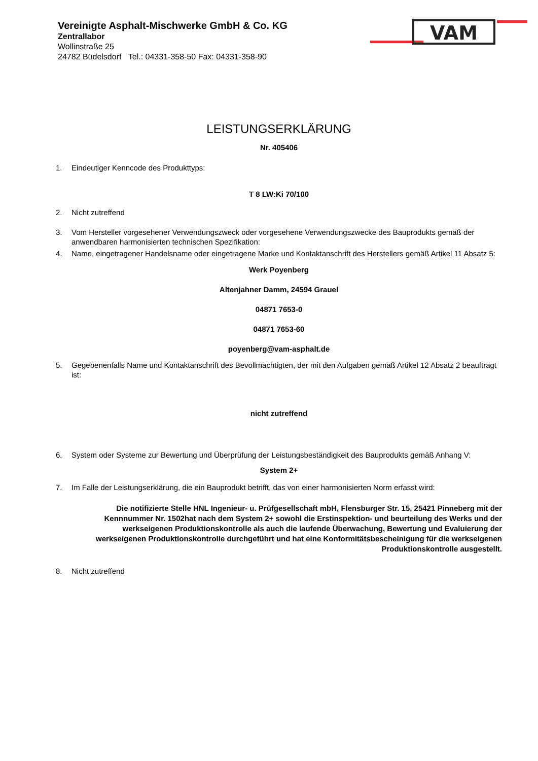Vereinigte Asphalt-Mischwerke GmbH & Co. KG
Zentrallabor
Wollinstraße 25
24782 Büdelsdorf Tel.: 04331-358-50 Fax: 04331-358-90
VAM
LEISTUNGSERKLÄRUNG
Nr. 405406
1. Eindeutiger Kenncode des Produkttyps:
T 8 LW:Ki 70/100
2. Nicht zutreffend
3. Vom Hersteller vorgesehener Verwendungszweck oder vorgesehene Verwendungszwecke des Bauprodukts gemäß der anwendbaren harmonisierten technischen Spezifikation:
4. Name, eingetragener Handelsname oder eingetragene Marke und Kontaktanschrift des Herstellers gemäß Artikel 11 Absatz 5:
Werk Poyenberg
Altenjahner Damm, 24594 Grauel
04871 7653-0
04871 7653-60
poyenberg@vam-asphalt.de
5. Gegebenenfalls Name und Kontaktanschrift des Bevollmächtigten, der mit den Aufgaben gemäß Artikel 12 Absatz 2 beauftragt ist:
nicht zutreffend
6. System oder Systeme zur Bewertung und Überprüfung der Leistungsbeständigkeit des Bauprodukts gemäß Anhang V:
System 2+
7. Im Falle der Leistungserklärung, die ein Bauprodukt betrifft, das von einer harmonisierten Norm erfasst wird:
Die notifizierte Stelle HNL Ingenieur- u. Prüfgesellschaft mbH, Flensburger Str. 15, 25421 Pinneberg mit der Kennnummer Nr. 1502hat nach dem System 2+ sowohl die Erstinspektion- und beurteilung des Werks und der werkseigenen Produktionskontrolle als auch die laufende Überwachung, Bewertung und Evaluierung der werkseigenen Produktionskontrolle durchgeführt und hat eine Konformitätsbescheinigung für die werkseigenen Produktionskontrolle ausgestellt.
8. Nicht zutreffend